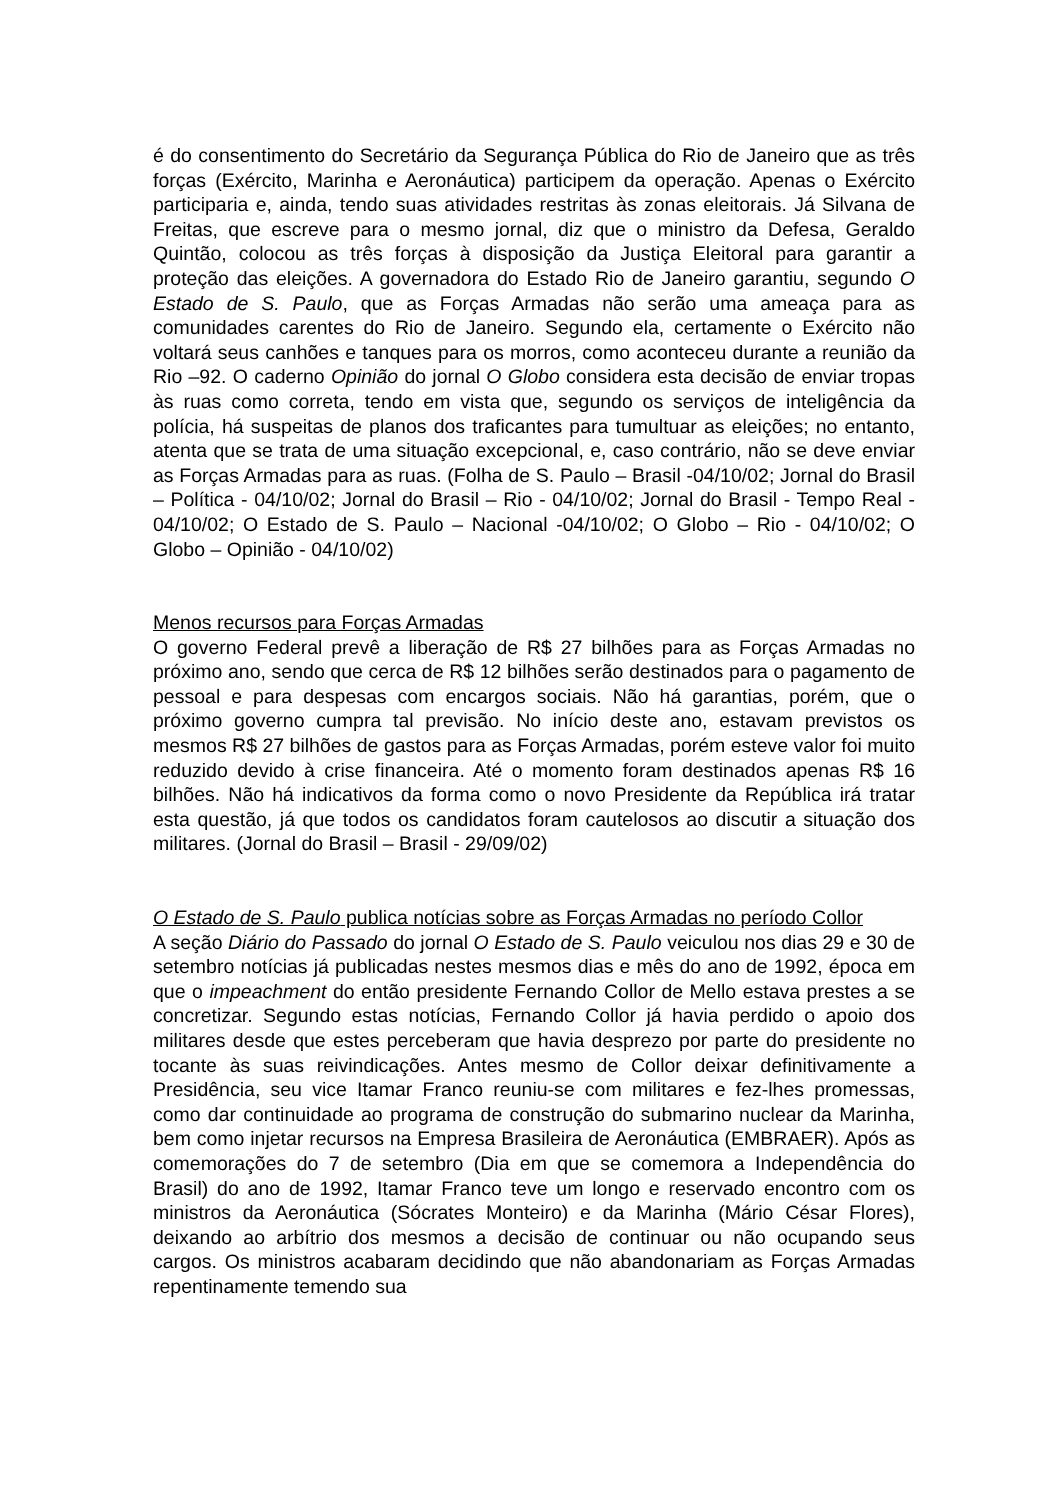é do consentimento do Secretário da Segurança Pública do Rio de Janeiro que as três forças (Exército, Marinha e Aeronáutica) participem da operação. Apenas o Exército participaria e, ainda, tendo suas atividades restritas às zonas eleitorais. Já Silvana de Freitas, que escreve para o mesmo jornal, diz que o ministro da Defesa, Geraldo Quintão, colocou as três forças à disposição da Justiça Eleitoral para garantir a proteção das eleições. A governadora do Estado Rio de Janeiro garantiu, segundo O Estado de S. Paulo, que as Forças Armadas não serão uma ameaça para as comunidades carentes do Rio de Janeiro. Segundo ela, certamente o Exército não voltará seus canhões e tanques para os morros, como aconteceu durante a reunião da Rio –92. O caderno Opinião do jornal O Globo considera esta decisão de enviar tropas às ruas como correta, tendo em vista que, segundo os serviços de inteligência da polícia, há suspeitas de planos dos traficantes para tumultuar as eleições; no entanto, atenta que se trata de uma situação excepcional, e, caso contrário, não se deve enviar as Forças Armadas para as ruas. (Folha de S. Paulo – Brasil -04/10/02; Jornal do Brasil – Política - 04/10/02; Jornal do Brasil – Rio - 04/10/02; Jornal do Brasil - Tempo Real - 04/10/02; O Estado de S. Paulo – Nacional -04/10/02; O Globo – Rio - 04/10/02; O Globo – Opinião - 04/10/02)
Menos recursos para Forças Armadas
O governo Federal prevê a liberação de R$ 27 bilhões para as Forças Armadas no próximo ano, sendo que cerca de R$ 12 bilhões serão destinados para o pagamento de pessoal e para despesas com encargos sociais. Não há garantias, porém, que o próximo governo cumpra tal previsão. No início deste ano, estavam previstos os mesmos R$ 27 bilhões de gastos para as Forças Armadas, porém esteve valor foi muito reduzido devido à crise financeira. Até o momento foram destinados apenas R$ 16 bilhões. Não há indicativos da forma como o novo Presidente da República irá tratar esta questão, já que todos os candidatos foram cautelosos ao discutir a situação dos militares. (Jornal do Brasil – Brasil - 29/09/02)
O Estado de S. Paulo publica notícias sobre as Forças Armadas no período Collor
A seção Diário do Passado do jornal O Estado de S. Paulo veiculou nos dias 29 e 30 de setembro notícias já publicadas nestes mesmos dias e mês do ano de 1992, época em que o impeachment do então presidente Fernando Collor de Mello estava prestes a se concretizar. Segundo estas notícias, Fernando Collor já havia perdido o apoio dos militares desde que estes perceberam que havia desprezo por parte do presidente no tocante às suas reivindicações. Antes mesmo de Collor deixar definitivamente a Presidência, seu vice Itamar Franco reuniu-se com militares e fez-lhes promessas, como dar continuidade ao programa de construção do submarino nuclear da Marinha, bem como injetar recursos na Empresa Brasileira de Aeronáutica (EMBRAER). Após as comemorações do 7 de setembro (Dia em que se comemora a Independência do Brasil) do ano de 1992, Itamar Franco teve um longo e reservado encontro com os ministros da Aeronáutica (Sócrates Monteiro) e da Marinha (Mário César Flores), deixando ao arbítrio dos mesmos a decisão de continuar ou não ocupando seus cargos. Os ministros acabaram decidindo que não abandonariam as Forças Armadas repentinamente temendo sua